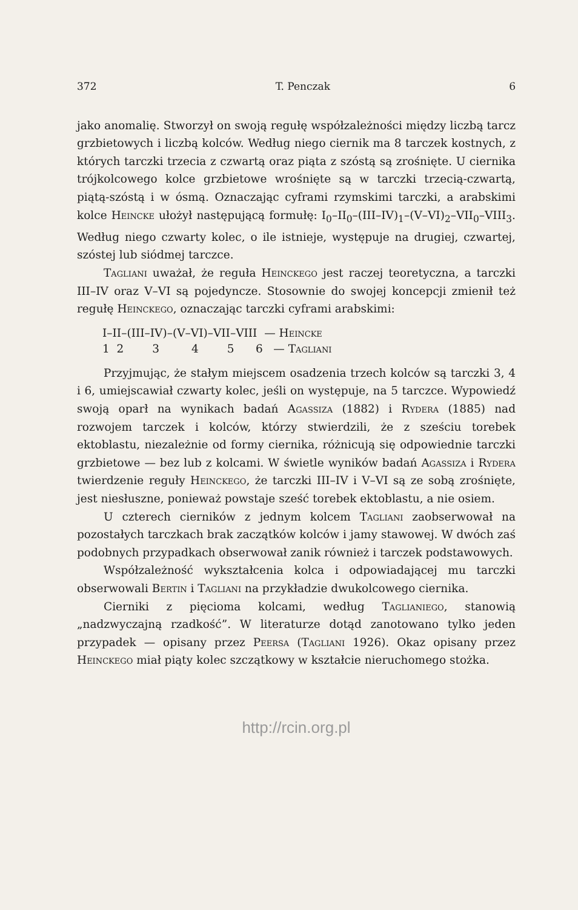372 T. Penczak 6
jako anomalię. Stworzył on swoją regułę współzależności między liczbą tarcz grzbietowych i liczbą kolców. Według niego ciernik ma 8 tarczek kostnych, z których tarczki trzecia z czwartą oraz piąta z szóstą są zrośnięte. U ciernika trójkolcowego kolce grzbietowe wrośnięte są w tarczki trzecią-czwartą, piątą-szóstą i w ósmą. Oznaczając cyframi rzymskimi tarczki, a arabskimi kolce Heincke ułożył następującą formułę: I<sub>0</sub>–II<sub>0</sub>–(III–IV)<sub>1</sub>–(V–VI)<sub>2</sub>–VII<sub>0</sub>–VIII<sub>3</sub>. Według niego czwarty kolec, o ile istnieje, występuje na drugiej, czwartej, szóstej lub siódmej tarczce.
Tagliani uważał, że reguła Heinckego jest raczej teoretyczna, a tarczki III–IV oraz V–VI są pojedyncze. Stosownie do swojej koncepcji zmienił też regułę Heinckego, oznaczając tarczki cyframi arabskimi:
I–II–(III–IV)–(V–VI)–VII–VIII — Heincke
1 2 3 4 5 6 — Tagliani
Przyjmując, że stałym miejscem osadzenia trzech kolców są tarczki 3, 4 i 6, umiejscawiał czwarty kolec, jeśli on występuje, na 5 tarczce. Wypowiedź swoją oparł na wynikach badań Agassiza (1882) i Rydera (1885) nad rozwojem tarczek i kolców, którzy stwierdzili, że z sześciu torebek ektoblastu, niezależnie od formy ciernika, różnicują się odpowiednie tarczki grzbietowe — bez lub z kolcami. W świetle wyników badań Agassiza i Rydera twierdzenie reguły Heinckego, że tarczki III–IV i V–VI są ze sobą zrośnięte, jest niesłuszne, ponieważ powstaje sześć torebek ektoblastu, a nie osiem.
U czterech cierników z jednym kolcem Tagliani zaobserwował na pozostałych tarczkach brak zaczątków kolców i jamy stawowej. W dwóch zaś podobnych przypadkach obserwował zanik również i tarczek podstawowych.
Współzależność wykształcenia kolca i odpowiadającej mu tarczki obserwowali Bertin i Tagliani na przykładzie dwukolcowego ciernika.
Cierniki z pięcioma kolcami, według Taglianiego, stanowią „nadzwyczajną rzadkość”. W literaturze dotąd zanotowano tylko jeden przypadek — opisany przez Peersa (Tagliani 1926). Okaz opisany przez Heinckego miał piąty kolec szczątkowy w kształcie nieruchomego stożka.
http://rcin.org.pl